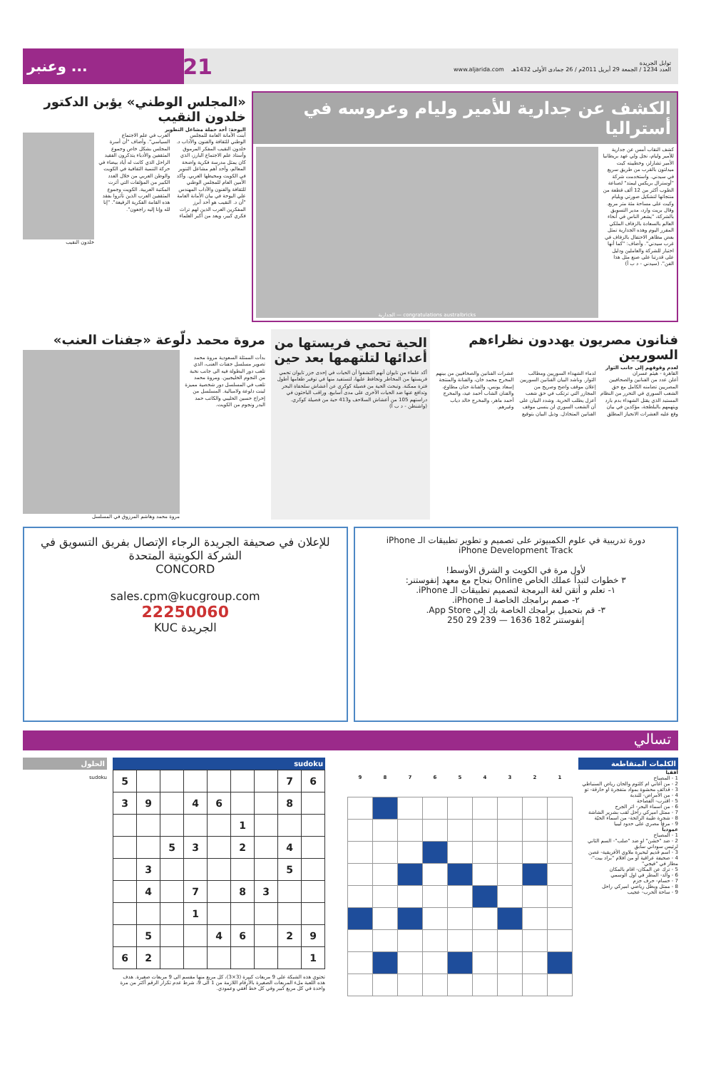توابل الجريدة
العدد 1234 / الجمعة 29 أبريل 2011م / 26 جمادى الأولى 1432هـ www.aljarida.com
21
... وعنبر
الكشف عن جدارية للأمير وليام وعروسه في أستراليا
كشف النقاب أمس عن جدارية للأمير وليام، نجل ولي عهد بريطانيا الأمير تشارلز، وخطيبته كيت ميدلتون بالقرب من طريق سريع في سيدني. واستخدمت شركة "أوسترال بريكس ليمتد" لصناعة الطوب أكثر من 12 ألف قطعة من منتجاتها لتشكيل صورتي ويليام وكيت على مساحة مئة متر مربع. وقال بريت وارد، مدير التسويق بالشركة، "يشعر الناس في أنحاء العالم بالسعادة بالزفاف الملكي المقرر اليوم وهذه الجدارية تمثل بعض مظاهر الاحتفال بالزفاف في غرب سيدني". وأضاف: "كما أنها اختبار للشركة والعاملين ودليل على قدرتنا على صنع مثل هذا الفن". (سيدني - د ب أ)
congratulations australbricks — الجدارية
«المجلس الوطني» يؤبن الدكتور خلدون النقيب
اليوحة: أحد حملة مشاعل التطوير
أبنت الأمانة العامة للمجلس الوطني للثقافة والفنون والآداب د. خلدون النقيب المفكر المرموق وأستاذ علم الاجتماع البارز، الذي كان يمثل مدرسة فكرية واضحة المعالم، وأحد أهم مشاعل التنوير في الكويت ومحيطها العربي. وأكد الأمين العام للمجلس الوطني للثقافة والفنون والآداب المهندس علي اليوحة في بيان الأمانة العامة "أن د. النقيب هو أحد أبرز المفكرين العرب الذين لهم تراث فكري كبير، ويعد من أكبر العلماء العرب في علم الاجتماع السياسي". وأضاف "أن أسرة المجلس بشكل خاص وجموع المثقفين والأدباء يتذكرون الفقيد الراحل الذي كانت له أياد بيضاء في حركة التنمية الثقافية في الكويت والوطن العربي من خلال العدد الكبير من المؤلفات التي أثرت المكتبة العربية. الكويت وجموع المثقفين العرب الذين تأثروا بفقد هذه القامة الفكرية الرفيعة". "إنا لله وإنا إليه راجعون".
خلدون النقيب
فنانون مصريون يهددون نظراءهم السوريين
لعدم وقوفهم إلى جانب الثوار
القاهرة - هيثم عسران
أعلن عدد من الفنانين والصحافيين المصريين تضامنه الكامل مع حق الشعب السوري في التحرر من النظام المستبد الذي يقتل الشهداء بدم بارد ويتهمهم بالبلطجة، مؤكدين في بيان وقع عليه العشرات الانحياز المطلق لدماء الشهداء السوريين ومطالب الثوار. وناشد البيان الفنانين السوريين إعلان موقف واضح وصريح من المجازر التي ترتكب في حق شعب أعزل يطلب الحرية. وشدد البيان على أن الشعب السوري لن ينسى موقف الفنانين المتخاذل. وذيل البيان بتوقيع عشرات الفنانين والصحافيين من بينهم المخرج محمد خان، والفنانة والمنتجة إسعاد يونس، والفنانة حنان مطاوع، والفنان الشاب أحمد عيد، والمخرج أحمد ماهر، والمخرج خالد دياب وغيرهم.
الحية تحمي فريستها من أعدائها لتلتهمها بعد حين
أكد علماء من تايوان أنهم اكتشفوا أن الحيات في إحدى جزر تايوان تحمي فريستها من المخاطر وتحافظ عليها، لتستفيد منها في توفير طعامها أطول فترة ممكنة. وتبحث الحية من فصيلة كوكري عن أعشاش سلحفاة البحر وتدافع عنها ضد الحيات الأخرى على مدى أسابيع. وراقب الباحثون في دراستهم 105 من أعشاش السلاحف و413 حية من فصيلة كوكري.
(واشنطن - د ب أ)
مروة محمد دلّوعة «جفنات العنب»
بدأت الممثلة السعودية مروة محمد تصوير مسلسل جفنات العنب، الذي تلعب دور البطولة فيه الى جانب نخبة من النجوم الخليجيين. ومروة محمد تلعب في المسلسل دور شخصية مميزة لبنت دلوعة ولامبالية. المسلسل من إخراج حسين الحليبي والكاتب حمد البدر ونجوم من الكويت.
مروة محمد وهاشم المرزوق في المسلسل
دورة تدريبية في علوم الكمبيوتر على تصميم و تطوير تطبيقات الـ iPhone
iPhone Development Track
لأول مرة في الكويت و الشرق الأوسط!
٣ خطوات لتبدأ عملك الخاص Online بنجاح مع معهد إنفوستنر:
١- تعلم و أتقن لغة البرمجة لتصميم تطبيقات الـ iPhone.
٢- صمم برامجك الخاصة لـ iPhone.
٣- قم بتحميل برامجك الخاصة بك إلى App Store.
إنفوستنر 182 1636 — 239 29 250
للإعلان في صحيفة الجريدة الرجاء الإتصال بفريق التسويق في الشركة الكويتية المتحدة
CONCORD
sales.cpm@kucgroup.com
22250060
الجريدة KUC
تسالي
الكلمات المتقاطعة
أفقياً
1 - المصباح
2 - من أغاني ام كلثوم والحان رياض السنباطي
3 - قذائف محشوة بمواد متفجرة او حارقة- توَ
4 - من الأمراض- للندبة
5 - اقترب- الفصاحة
6 - من اسماء البحر- اثر الجرح
7 - ممثل اميركي راحل لقب بشرير الشاشة
8 - شجرة طيبة الرائحة- من اسماء الحيّة
9 - مرفأ مصري على حدود ليبيا
عمودياً
1 - المصباح
2 - ضد "خشن" او ضد "صلب"- السم الثاني لرئيس سوداني سابق
3 - اسم قديم لبحيرة ملاوي الأفريقية- غصن
4 - صحيفة عراقية او من افلام "براد بيت"- مطار في "فيجي"
5 - ترك عن المكان- اقام بالمكان
6 - والد- المطر في اول الوسمي
7 - حسام- حرف جزم
8 - ممثل وبطل رياضي اميركي راحل
9 - ساحة الحرب- عجيب
| 1 | 2 | 3 | 4 | 5 | 6 | 7 | 8 | 9 |
| --- | --- | --- | --- | --- | --- | --- | --- | --- |
sudoku
| 5 | | | | | | | 7 | 6 |
| 3 | 9 | | 4 | 6 | | | 8 | |
| | | | | | 1 | | | |
| | | 5 | 3 | | 2 | | 4 | |
| | 3 | | | | | | 5 | |
| | 4 | | 7 | | 8 | 3 | | |
| | | | 1 | | | | | |
| | 5 | | | 4 | 6 | | 2 | 9 |
| 6 | 2 | | | | | | | 1 |
تحتوي هذه الشبكة على 9 مربعات كبيرة (3×3)، كل مربع منها مقسم الى 9 مربعات صغيرة. هدف هذه اللعبة ملء المربعات الصغيرة بالأرقام اللازمة من 1 الى 9، شرط عدم تكرار الرقم أكثر من مرة واحدة في كل مربع كبير وفي كل خط أفقي وعمودي.
الحلول
sudoku